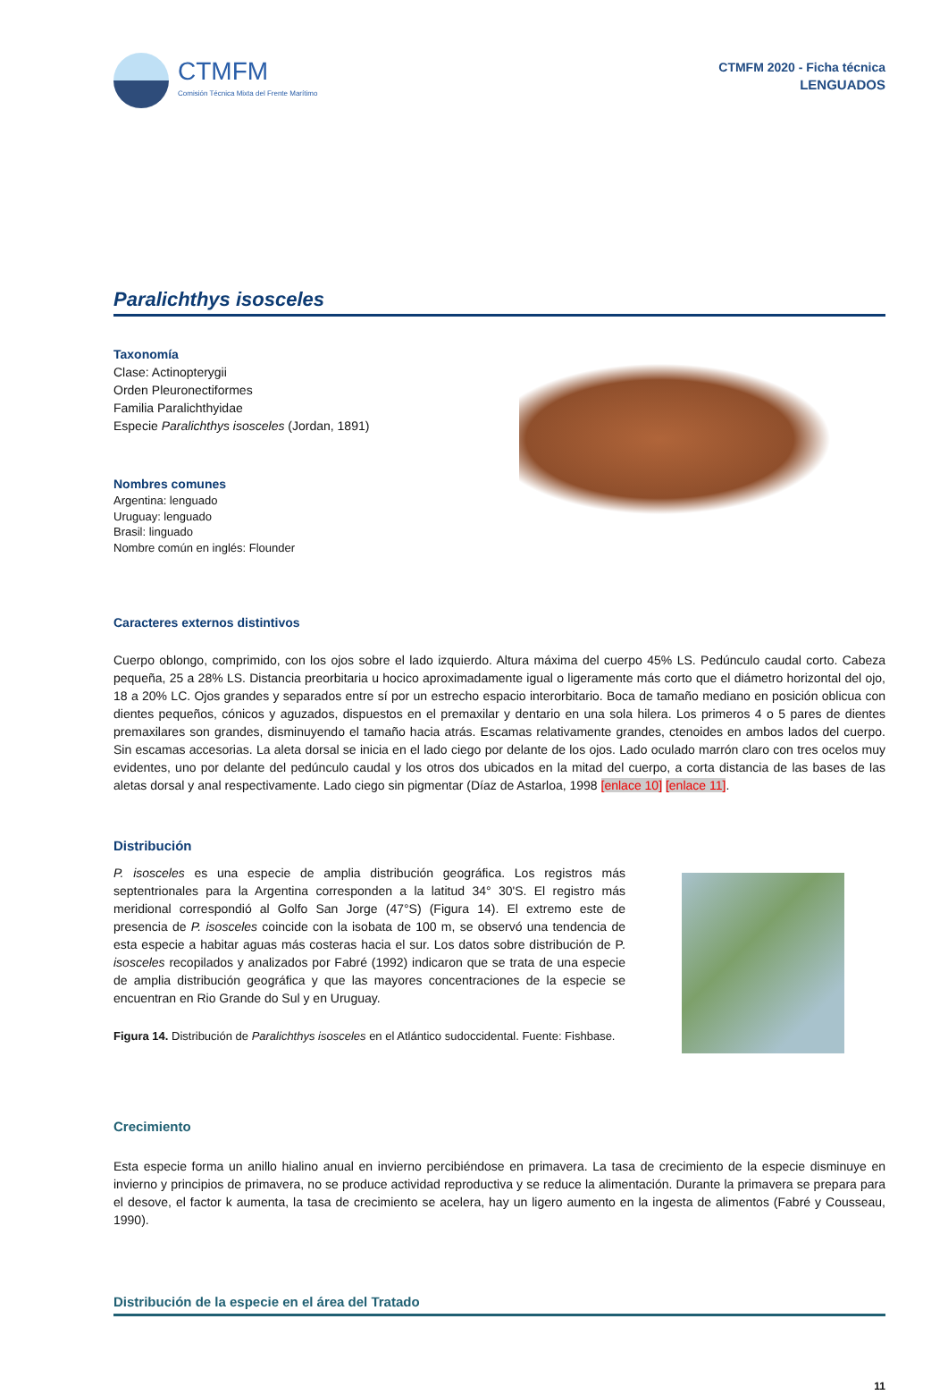CTMFM
Comisión Técnica Mixta del Frente Marítimo
CTMFM 2020 - Ficha técnica
LENGUADOS
Paralichthys isosceles
Taxonomía
Clase: Actinopterygii
Orden Pleuronectiformes
Familia Paralichthyidae
Especie Paralichthys isosceles (Jordan, 1891)
Nombres comunes
Argentina: lenguado
Uruguay: lenguado
Brasil: linguado
Nombre común en inglés: Flounder
Caracteres externos distintivos
Cuerpo oblongo, comprimido, con los ojos sobre el lado izquierdo. Altura máxima del cuerpo 45% LS. Pedúnculo caudal corto. Cabeza pequeña, 25 a 28% LS. Distancia preorbitaria u hocico aproximadamente igual o ligeramente más corto que el diámetro horizontal del ojo, 18 a 20% LC. Ojos grandes y separados entre sí por un estrecho espacio interorbitario. Boca de tamaño mediano en posición oblicua con dientes pequeños, cónicos y aguzados, dispuestos en el premaxilar y dentario en una sola hilera. Los primeros 4 o 5 pares de dientes premaxilares son grandes, disminuyendo el tamaño hacia atrás. Escamas relativamente grandes, ctenoides en ambos lados del cuerpo. Sin escamas accesorias. La aleta dorsal se inicia en el lado ciego por delante de los ojos. Lado oculado marrón claro con tres ocelos muy evidentes, uno por delante del pedúnculo caudal y los otros dos ubicados en la mitad del cuerpo, a corta distancia de las bases de las aletas dorsal y anal respectivamente. Lado ciego sin pigmentar (Díaz de Astarloa, 1998 [enlace 10] [enlace 11].
Distribución
P. isosceles es una especie de amplia distribución geográfica. Los registros más septentrionales para la Argentina corresponden a la latitud 34° 30'S. El registro más meridional correspondió al Golfo San Jorge (47°S) (Figura 14). El extremo este de presencia de P. isosceles coincide con la isobata de 100 m, se observó una tendencia de esta especie a habitar aguas más costeras hacia el sur. Los datos sobre distribución de P. isosceles recopilados y analizados por Fabré (1992) indicaron que se trata de una especie de amplia distribución geográfica y que las mayores concentraciones de la especie se encuentran en Rio Grande do Sul y en Uruguay.
Figura 14. Distribución de Paralichthys isosceles en el Atlántico sudoccidental. Fuente: Fishbase.
Crecimiento
Esta especie forma un anillo hialino anual en invierno percibiéndose en primavera. La tasa de crecimiento de la especie disminuye en invierno y principios de primavera, no se produce actividad reproductiva y se reduce la alimentación. Durante la primavera se prepara para el desove, el factor k aumenta, la tasa de crecimiento se acelera, hay un ligero aumento en la ingesta de alimentos (Fabré y Cousseau, 1990).
Distribución de la especie en el área del Tratado
11